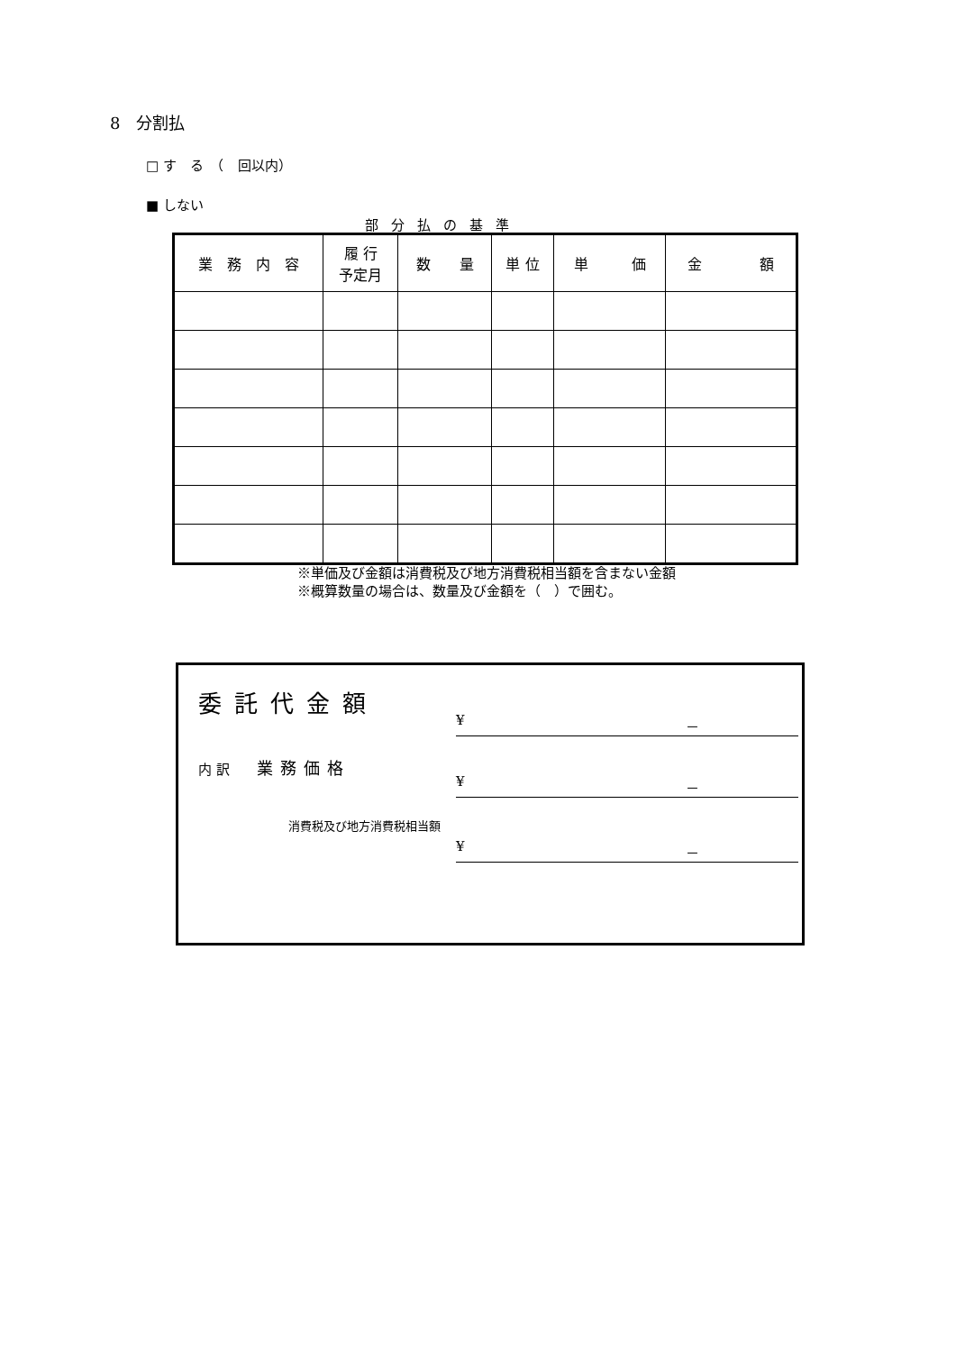8　分割払
□ す　る　（　回以内）
■ しない
部分払の基準
| 業 務 内 容 | 履 行 予定月 | 数 量 | 単 位 | 単 価 | 金 額 |
| --- | --- | --- | --- | --- | --- |
※単価及び金額は消費税及び地方消費税相当額を含まない金額
※概算数量の場合は、数量及び金額を（　）で囲む。
委託代金額
¥ －
内 訳　　業務価格
¥ －
消費税及び地方消費税相当額
¥ －